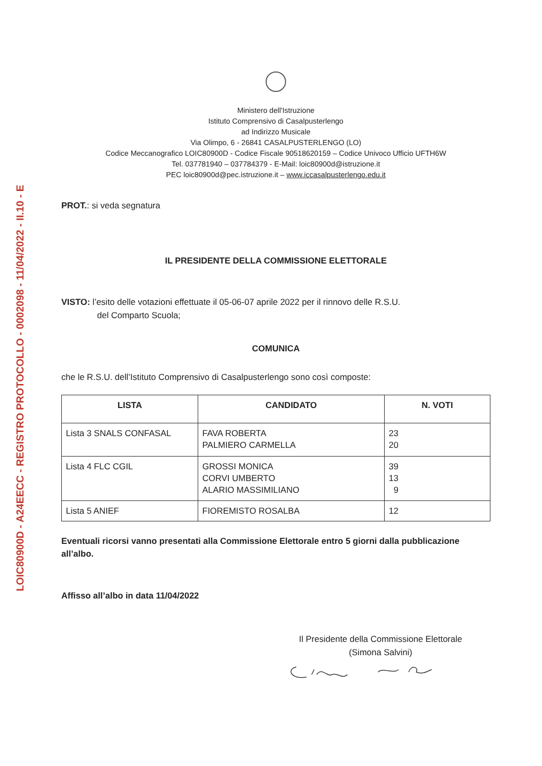LOIC80900D - A24EECC - REGISTRO PROTOCOLLO - 0002098 - 11/04/2022 - II.10 - E
Ministero dell'Istruzione
Istituto Comprensivo di Casalpusterlengo
ad Indirizzo Musicale
Via Olimpo, 6 - 26841 CASALPUSTERLENGO (LO)
Codice Meccanografico LOIC80900D - Codice Fiscale 90518620159 – Codice Univoco Ufficio UFTH6W
Tel. 037781940 – 037784379 - E-Mail: loic80900d@istruzione.it
PEC loic80900d@pec.istruzione.it – www.iccasalpusterlengo.edu.it
PROT.: si veda segnatura
IL PRESIDENTE DELLA COMMISSIONE ELETTORALE
VISTO: l’esito delle votazioni effettuate il 05-06-07 aprile 2022 per il rinnovo delle R.S.U.
del Comparto Scuola;
COMUNICA
che le R.S.U. dell’Istituto Comprensivo di Casalpusterlengo sono così composte:
| LISTA | CANDIDATO | N. VOTI |
| --- | --- | --- |
| Lista 3 SNALS CONFASAL | FAVA ROBERTA PALMIERO CARMELLA | 23 20 |
| Lista 4 FLC CGIL | GROSSI MONICA CORVI UMBERTO ALARIO MASSIMILIANO | 39 13 9 |
| Lista 5 ANIEF | FIOREMISTO ROSALBA | 12 |
Eventuali ricorsi vanno presentati alla Commissione Elettorale entro 5 giorni dalla pubblicazione all’albo.
Affisso all’albo in data 11/04/2022
Il Presidente della Commissione Elettorale
(Simona Salvini)